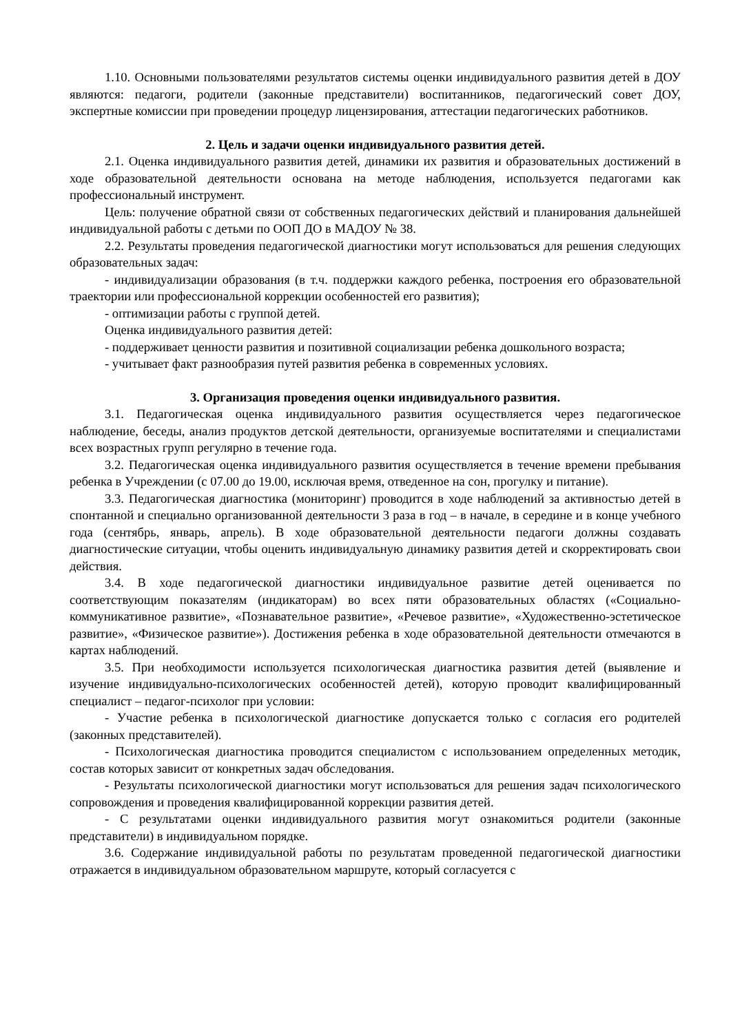1.10. Основными пользователями результатов системы оценки индивидуального развития детей в ДОУ являются: педагоги, родители (законные представители) воспитанников, педагогический совет ДОУ, экспертные комиссии при проведении процедур лицензирования, аттестации педагогических работников.
2. Цель и задачи оценки индивидуального развития детей.
2.1. Оценка индивидуального развития детей, динамики их развития и образовательных достижений в ходе образовательной деятельности основана на методе наблюдения, используется педагогами как профессиональный инструмент.
Цель: получение обратной связи от собственных педагогических действий и планирования дальнейшей индивидуальной работы с детьми по ООП ДО в МАДОУ № 38.
2.2. Результаты проведения педагогической диагностики могут использоваться для решения следующих образовательных задач:
- индивидуализации образования (в т.ч. поддержки каждого ребенка, построения его образовательной траектории или профессиональной коррекции особенностей его развития);
- оптимизации работы с группой детей.
Оценка индивидуального развития детей:
- поддерживает ценности развития и позитивной социализации ребенка дошкольного возраста;
- учитывает факт разнообразия путей развития ребенка в современных условиях.
3. Организация проведения оценки индивидуального развития.
3.1. Педагогическая оценка индивидуального развития осуществляется через педагогическое наблюдение, беседы, анализ продуктов детской деятельности, организуемые воспитателями и специалистами всех возрастных групп регулярно в течение года.
3.2. Педагогическая оценка индивидуального развития осуществляется в течение времени пребывания ребенка в Учреждении (с 07.00 до 19.00, исключая время, отведенное на сон, прогулку и питание).
3.3. Педагогическая диагностика (мониторинг) проводится в ходе наблюдений за активностью детей в спонтанной и специально организованной деятельности 3 раза в год – в начале, в середине и в конце учебного года (сентябрь, январь, апрель). В ходе образовательной деятельности педагоги должны создавать диагностические ситуации, чтобы оценить индивидуальную динамику развития детей и скорректировать свои действия.
3.4. В ходе педагогической диагностики индивидуальное развитие детей оценивается по соответствующим показателям (индикаторам) во всех пяти образовательных областях («Социально-коммуникативное развитие», «Познавательное развитие», «Речевое развитие», «Художественно-эстетическое развитие», «Физическое развитие»). Достижения ребенка в ходе образовательной деятельности отмечаются в картах наблюдений.
3.5. При необходимости используется психологическая диагностика развития детей (выявление и изучение индивидуально-психологических особенностей детей), которую проводит квалифицированный специалист – педагог-психолог при условии:
- Участие ребенка в психологической диагностике допускается только с согласия его родителей (законных представителей).
- Психологическая диагностика проводится специалистом с использованием определенных методик, состав которых зависит от конкретных задач обследования.
- Результаты психологической диагностики могут использоваться для решения задач психологического сопровождения и проведения квалифицированной коррекции развития детей.
- С результатами оценки индивидуального развития могут ознакомиться родители (законные представители) в индивидуальном порядке.
3.6. Содержание индивидуальной работы по результатам проведенной педагогической диагностики отражается в индивидуальном образовательном маршруте, который согласуется с